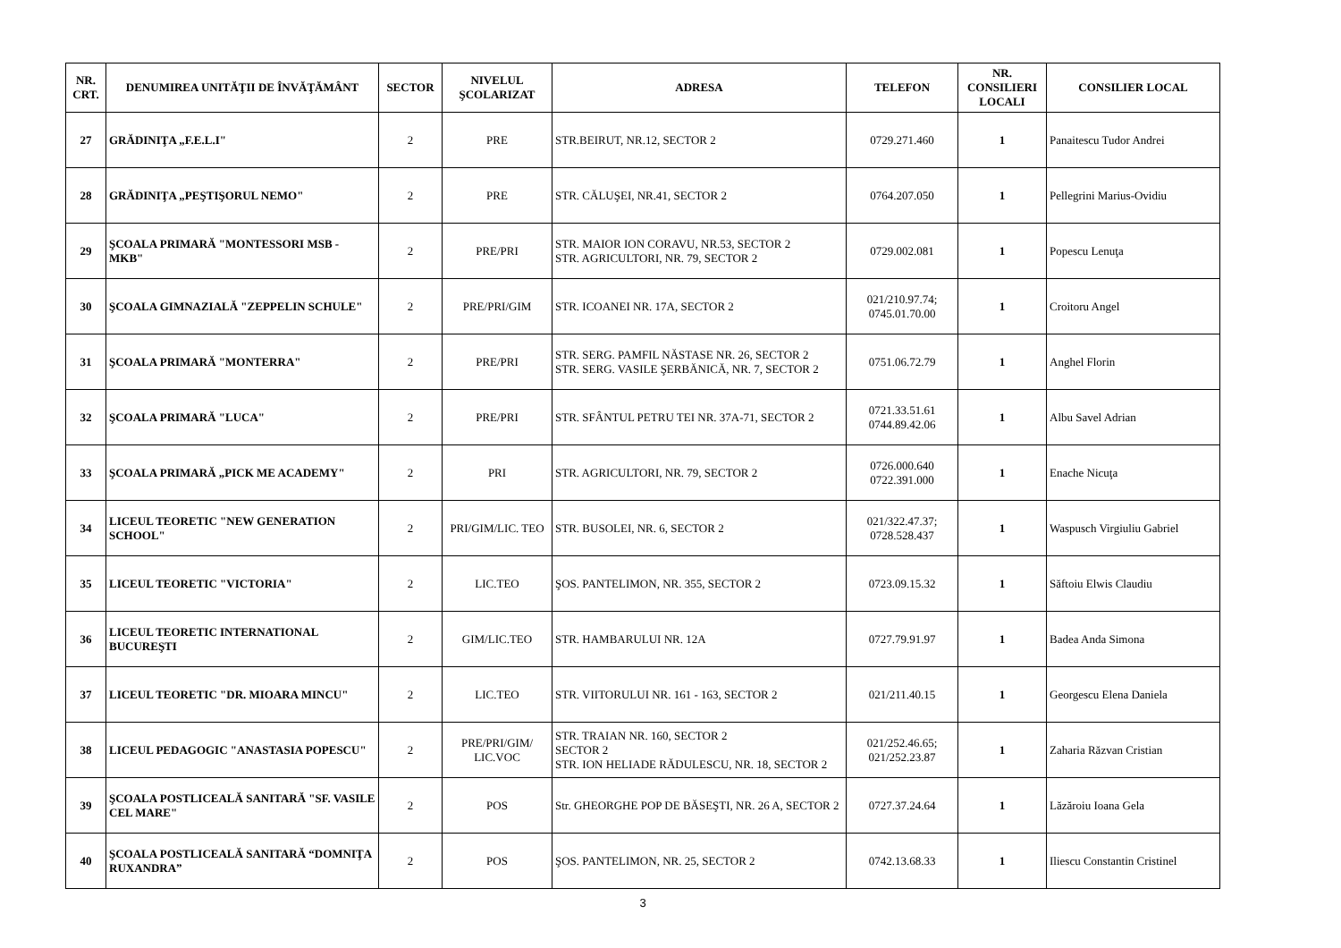| NR. CRT. | DENUMIREA UNITĂŢII DE ÎNVĂŢĂMÂNT | SECTOR | NIVELUL ŞCOLARIZAT | ADRESA | TELEFON | NR. CONSILIERI LOCALI | CONSILIER LOCAL |
| --- | --- | --- | --- | --- | --- | --- | --- |
| 27 | GRĂDINIŢA „F.E.L.I" | 2 | PRE | STR.BEIRUT, NR.12, SECTOR 2 | 0729.271.460 | 1 | Panaitescu Tudor Andrei |
| 28 | GRĂDINIŢA „PEŞTIŞORUL NEMO" | 2 | PRE | STR. CĂLUŞEI, NR.41, SECTOR 2 | 0764.207.050 | 1 | Pellegrini Marius-Ovidiu |
| 29 | ŞCOALA PRIMARĂ "MONTESSORI MSB - MKB" | 2 | PRE/PRI | STR. MAIOR ION CORAVU, NR.53, SECTOR 2 STR. AGRICULTORI, NR. 79, SECTOR 2 | 0729.002.081 | 1 | Popescu Lenuţa |
| 30 | ŞCOALA GIMNAZIALĂ "ZEPPELIN SCHULE" | 2 | PRE/PRI/GIM | STR. ICOANEI NR. 17A, SECTOR 2 | 021/210.97.74; 0745.01.70.00 | 1 | Croitoru Angel |
| 31 | ŞCOALA PRIMARĂ "MONTERRA" | 2 | PRE/PRI | STR. SERG. PAMFIL NĂSTASE NR. 26, SECTOR 2 STR. SERG. VASILE ŞERBĂNICĂ, NR. 7, SECTOR 2 | 0751.06.72.79 | 1 | Anghel Florin |
| 32 | ŞCOALA PRIMARĂ "LUCA" | 2 | PRE/PRI | STR. SFÂNTUL PETRU TEI NR. 37A-71, SECTOR 2 | 0721.33.51.61 0744.89.42.06 | 1 | Albu Savel Adrian |
| 33 | ŞCOALA PRIMARĂ „PICK ME ACADEMY" | 2 | PRI | STR. AGRICULTORI, NR. 79, SECTOR 2 | 0726.000.640 0722.391.000 | 1 | Enache Nicuţa |
| 34 | LICEUL TEORETIC "NEW GENERATION SCHOOL" | 2 | PRI/GIM/LIC. TEO | STR. BUSOLEI, NR. 6, SECTOR 2 | 021/322.47.37; 0728.528.437 | 1 | Waspusch Virgiuliu Gabriel |
| 35 | LICEUL TEORETIC "VICTORIA" | 2 | LIC.TEO | ŞOS. PANTELIMON, NR. 355, SECTOR 2 | 0723.09.15.32 | 1 | Săftoiu Elwis Claudiu |
| 36 | LICEUL TEORETIC INTERNATIONAL BUCUREŞTI | 2 | GIM/LIC.TEO | STR. HAMBARULUI NR. 12A | 0727.79.91.97 | 1 | Badea Anda Simona |
| 37 | LICEUL TEORETIC "DR. MIOARA MINCU" | 2 | LIC.TEO | STR. VIITORULUI NR. 161 - 163, SECTOR 2 | 021/211.40.15 | 1 | Georgescu Elena Daniela |
| 38 | LICEUL PEDAGOGIC "ANASTASIA POPESCU" | 2 | PRE/PRI/GIM/ LIC.VOC | STR. TRAIAN NR. 160, SECTOR 2 SECTOR 2 STR. ION HELIADE RĂDULESCU, NR. 18, SECTOR 2 | 021/252.46.65; 021/252.23.87 | 1 | Zaharia Răzvan Cristian |
| 39 | ŞCOALA POSTLICEALĂ SANITARĂ "SF. VASILE CEL MARE" | 2 | POS | Str. GHEORGHE POP DE BĂSEŞTI, NR. 26 A, SECTOR 2 | 0727.37.24.64 | 1 | Lăzăroiu Ioana Gela |
| 40 | ŞCOALA POSTLICEALĂ SANITARĂ “DOMNIŢA RUXANDRA” | 2 | POS | ŞOS. PANTELIMON, NR. 25, SECTOR 2 | 0742.13.68.33 | 1 | Iliescu Constantin Cristinel |
3